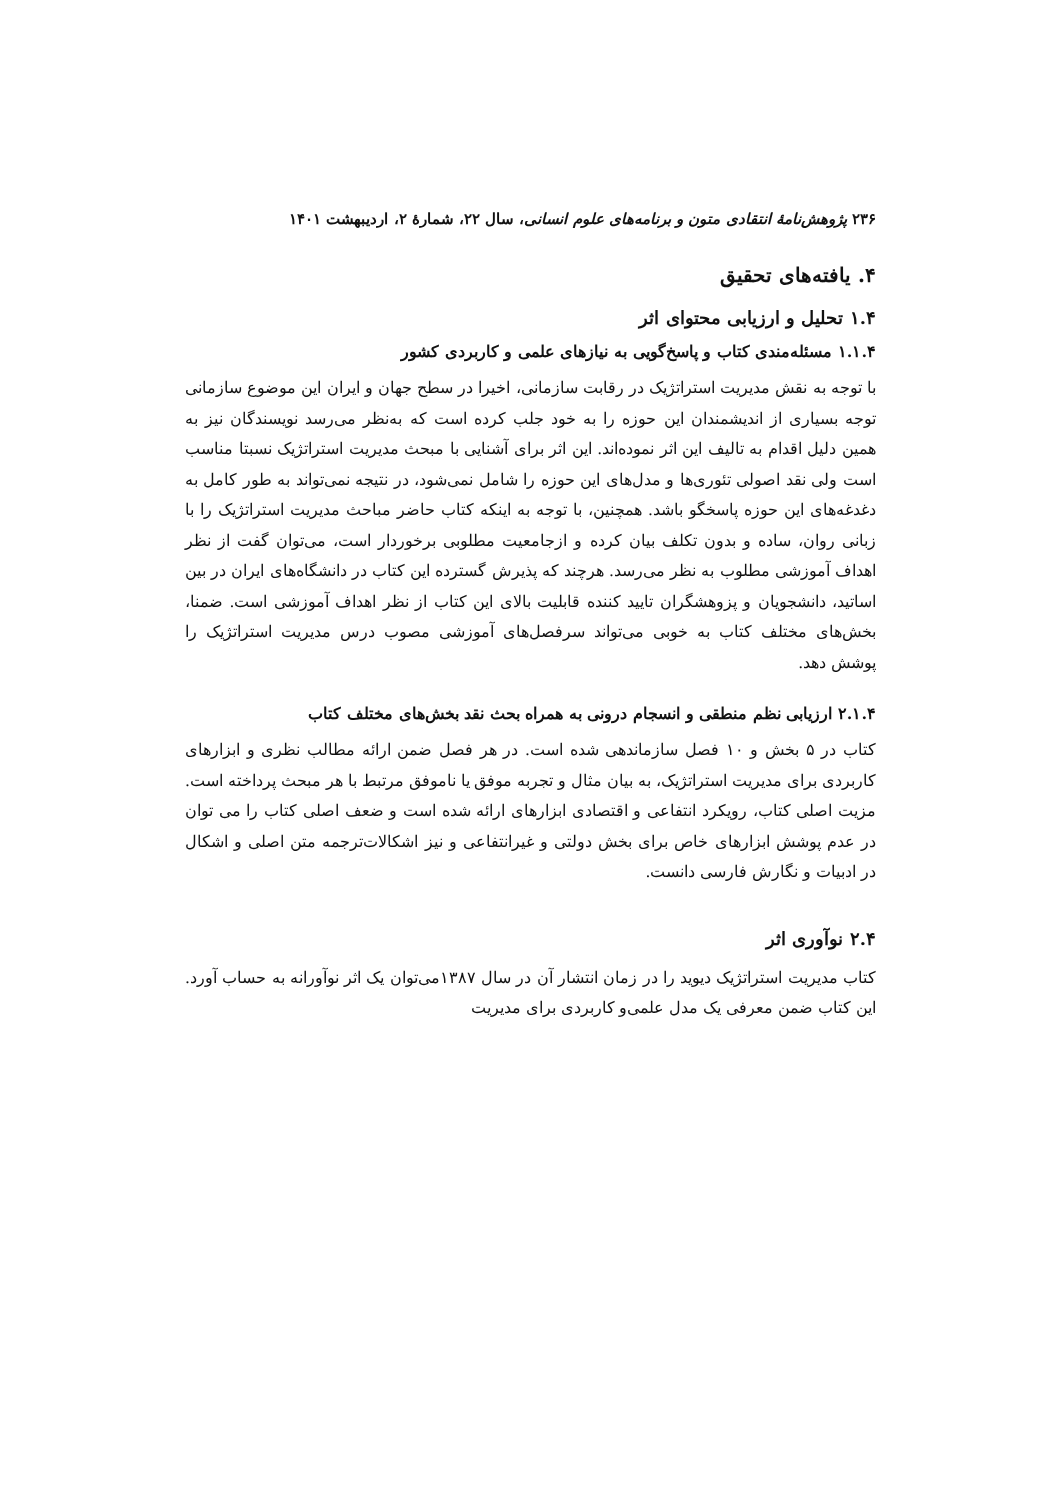۲۳۶ پژوهش‌نامهٔ انتقادی متون و برنامه‌های علوم انسانی، سال ۲۲، شمارهٔ ۲، اردیبهشت ۱۴۰۱
۴. یافته‌های تحقیق
۱.۴ تحلیل و ارزیابی محتوای اثر
۱.۱.۴ مسئله‌مندی کتاب و پاسخ‌گویی به نیازهای علمی و کاربردی کشور
با توجه به نقش مدیریت استراتژیک در رقابت سازمانی، اخیرا در سطح جهان و ایران این موضوع سازمانی توجه بسیاری از اندیشمندان این حوزه را به خود جلب کرده است که به‌نظر می‌رسد نویسندگان نیز به همین دلیل اقدام به تالیف این اثر نموده‌اند. این اثر برای آشنایی با مبحث مدیریت استراتژیک نسبتا مناسب است ولی نقد اصولی تئوری‌ها و مدل‌های این حوزه را شامل نمی‌شود، در نتیجه نمی‌تواند به طور کامل به دغدغه‌های این حوزه پاسخگو باشد. همچنین، با توجه به اینکه کتاب حاضر مباحث مدیریت استراتژیک را با زبانی روان، ساده و بدون تکلف بیان کرده و ازجامعیت مطلوبی برخوردار است، می‌توان گفت از نظر اهداف آموزشی مطلوب به نظر می‌رسد. هرچند که پذیرش گسترده این کتاب در دانشگاه‌های ایران در بین اساتید، دانشجویان و پزوهشگران تایید کننده قابلیت بالای این کتاب از نظر اهداف آموزشی است. ضمنا، بخش‌های مختلف کتاب به خوبی می‌تواند سرفصل‌های آموزشی مصوب درس مدیریت استراتژیک را پوشش دهد.
۲.۱.۴ ارزیابی نظم منطقی و انسجام درونی به همراه بحث نقد بخش‌های مختلف کتاب
کتاب در ۵ بخش و ۱۰ فصل سازماندهی شده است. در هر فصل ضمن ارائه مطالب نظری و ابزارهای کاربردی برای مدیریت استراتژیک، به بیان مثال و تجربه موفق یا ناموفق مرتبط با هر مبحث پرداخته است. مزیت اصلی کتاب، رویکرد انتفاعی و اقتصادی ابزارهای ارائه شده است و ضعف اصلی کتاب را می توان در عدم پوشش ابزارهای خاص برای بخش دولتی و غیرانتفاعی و نیز اشکالات‌ترجمه متن اصلی و اشکال در ادبیات و نگارش فارسی دانست.
۲.۴ نوآوری اثر
کتاب مدیریت استراتژیک دیوید را در زمان انتشار آن در سال ۱۳۸۷می‌توان یک اثر نوآورانه به حساب آورد. این کتاب ضمن معرفی یک مدل علمی‌و کاربردی برای مدیریت